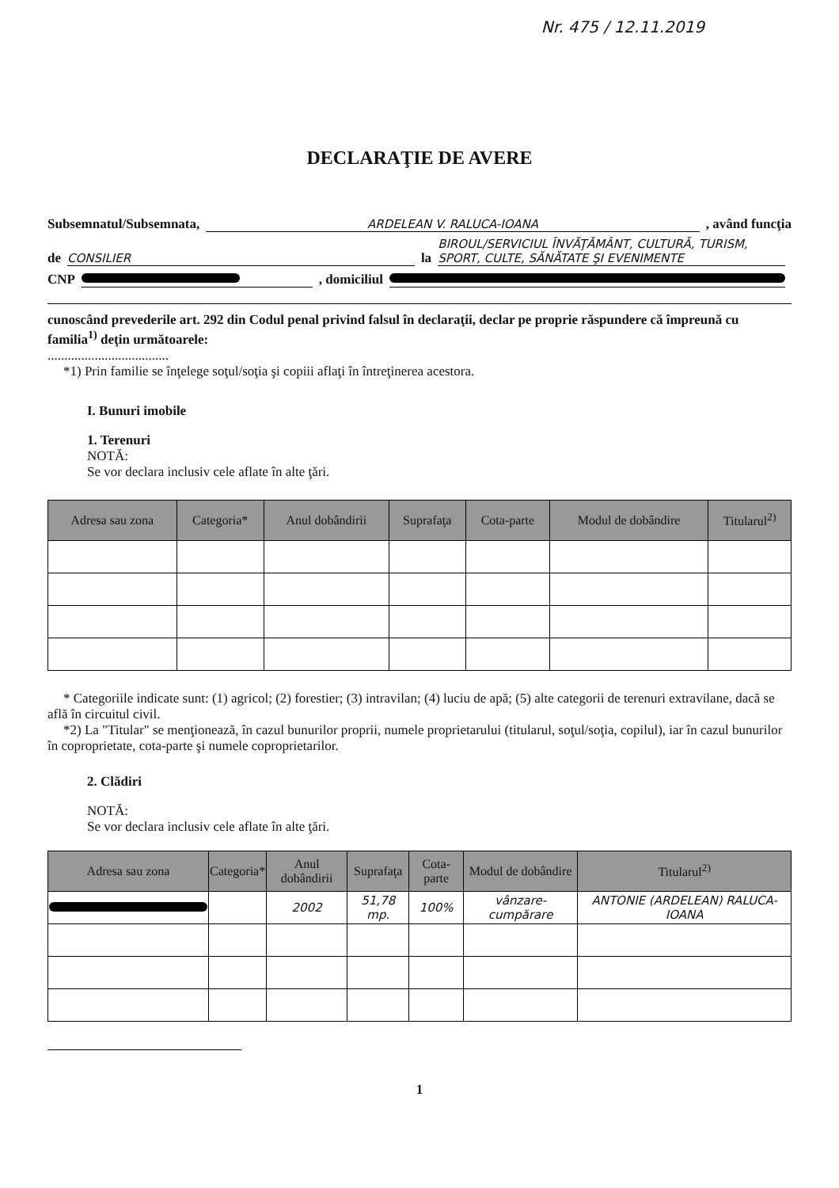Nr. 475 / 12.11.2019
DECLARAŢIE DE AVERE
Subsemnatul/Subsemnata, ARDELEAN V. RALUCA-IOANA, având funcţia
de CONSILIER la BIROUL/SERVICIUL ÎNVĂŢĂMÂNT, CULTURĂ, TURISM, SPORT, CULTE, SĂNĂTATE ŞI EVENIMENTE
CNP , domiciliul
cunoscând prevederile art. 292 din Codul penal privind falsul în declaraţii, declar pe proprie răspundere că împreună cu familia<sup>1)</sup> deţin următoarele:
....................................
*1) Prin familie se înţelege soţul/soţia şi copiii aflaţi în întreţinerea acestora.
I. Bunuri imobile
1. Terenuri
NOTĂ:
Se vor declara inclusiv cele aflate în alte ţări.
| Adresa sau zona | Categoria* | Anul dobândirii | Suprafaţa | Cota-parte | Modul de dobândire | Titularul<sup>2)</sup> |
| --- | --- | --- | --- | --- | --- | --- |
* Categoriile indicate sunt: (1) agricol; (2) forestier; (3) intravilan; (4) luciu de apă; (5) alte categorii de terenuri extravilane, dacă se află în circuitul civil.
*2) La "Titular" se menţionează, în cazul bunurilor proprii, numele proprietarului (titularul, soţul/soţia, copilul), iar în cazul bunurilor în coproprietate, cota-parte şi numele coproprietarilor.
2. Clădiri
NOTĂ:
Se vor declara inclusiv cele aflate în alte ţări.
| Adresa sau zona | Categoria* | Anul dobândirii | Suprafaţa | Cota-parte | Modul de dobândire | Titularul<sup>2)</sup> |
| --- | --- | --- | --- | --- | --- | --- |
| | | 2002 | 51,78 mp. | 100% | vânzare-cumpărare | ANTONIE (ARDELEAN) RALUCA-IOANA |
1